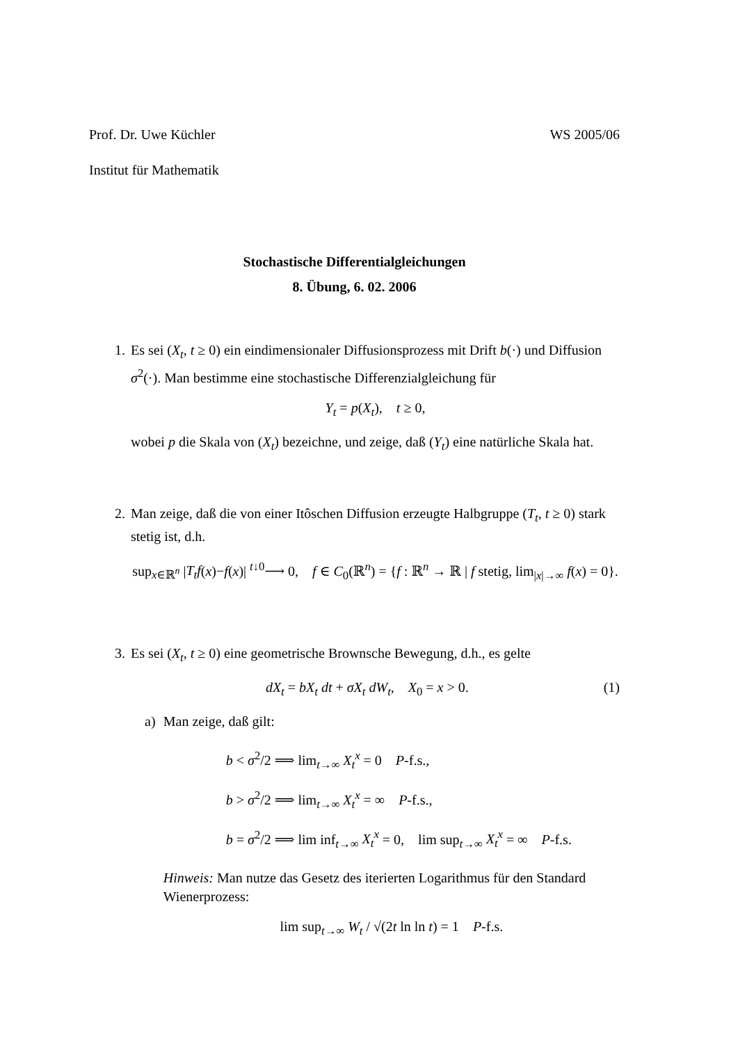Prof. Dr. Uwe Küchler WS 2005/06
Institut für Mathematik
Stochastische Differentialgleichungen
8. Übung, 6. 02. 2006
1. Es sei (X<sub>t</sub>, t ≥ 0) ein eindimensionaler Diffusionsprozess mit Drift b(·) und Diffusion σ<sup>2</sup>(·). Man bestimme eine stochastische Differenzialgleichung für
Y<sub>t</sub> = p(X<sub>t</sub>), t ≥ 0,
wobei p die Skala von (X<sub>t</sub>) bezeichne, und zeige, daß (Y<sub>t</sub>) eine natürliche Skala hat.
2. Man zeige, daß die von einer Itôschen Diffusion erzeugte Halbgruppe (T<sub>t</sub>, t ≥ 0) stark stetig ist, d.h.
sup<sub>x∈ℝ<sup>n</sup></sub> |T<sub>t</sub>f(x)−f(x)| <sup>t↓0</sup>⟶ 0, f ∈ C<sub>0</sub>(ℝ<sup>n</sup>) = {f : ℝ<sup>n</sup> → ℝ | f stetig, lim<sub>|x|→∞</sub> f(x) = 0}.
3. Es sei (X<sub>t</sub>, t ≥ 0) eine geometrische Brownsche Bewegung, d.h., es gelte
dX<sub>t</sub> = bX<sub>t</sub> dt + σX<sub>t</sub> dW<sub>t</sub>, X<sub>0</sub> = x > 0. (1)
a) Man zeige, daß gilt:
b < σ<sup>2</sup>/2 ⟹ lim<sub>t→∞</sub> X<sub>t</sub><sup>x</sup> = 0 P-f.s.,
b > σ<sup>2</sup>/2 ⟹ lim<sub>t→∞</sub> X<sub>t</sub><sup>x</sup> = ∞ P-f.s.,
b = σ<sup>2</sup>/2 ⟹ lim inf<sub>t→∞</sub> X<sub>t</sub><sup>x</sup> = 0, lim sup<sub>t→∞</sub> X<sub>t</sub><sup>x</sup> = ∞ P-f.s.
Hinweis: Man nutze das Gesetz des iterierten Logarithmus für den Standard Wienerprozess:
lim sup<sub>t→∞</sub> W<sub>t</sub> / √(2t ln ln t) = 1 P-f.s.